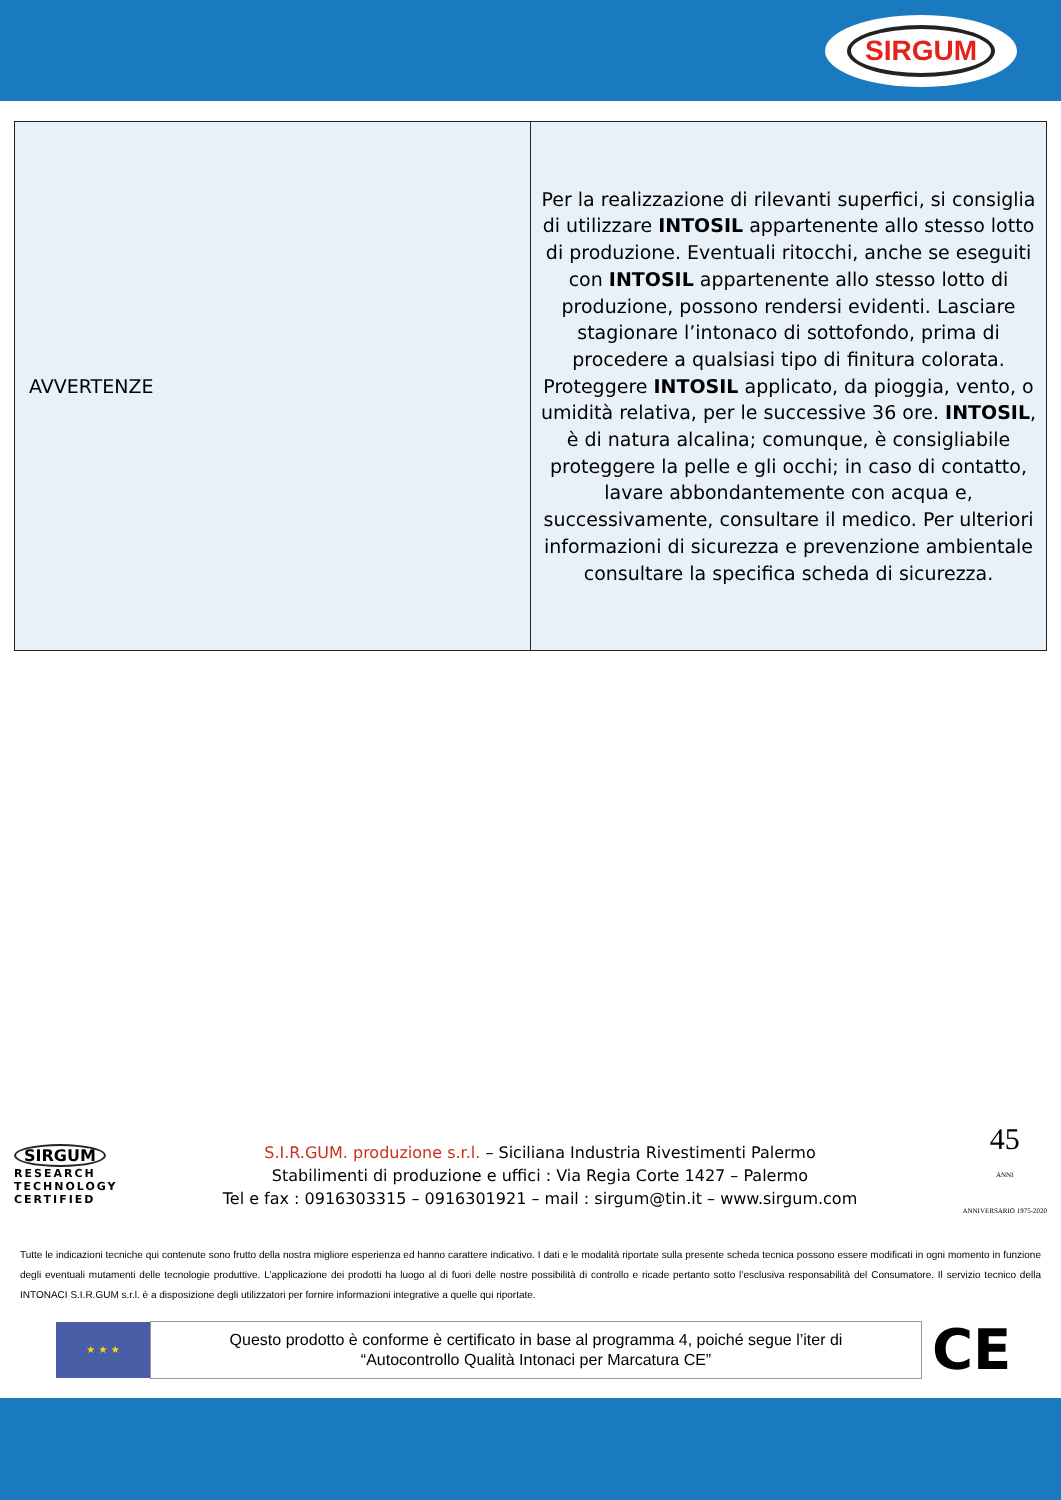SIRGUM
| AVVERTENZE | Per la realizzazione di rilevanti superfici, si consiglia di utilizzare INTOSIL appartenente allo stesso lotto di produzione. Eventuali ritocchi, anche se eseguiti con INTOSIL appartenente allo stesso lotto di produzione, possono rendersi evidenti. Lasciare stagionare l’intonaco di sottofondo, prima di procedere a qualsiasi tipo di finitura colorata. Proteggere INTOSIL applicato, da pioggia, vento, o umidità relativa, per le successive 36 ore. INTOSIL , è di natura alcalina; comunque, è consigliabile proteggere la pelle e gli occhi; in caso di contatto, lavare abbondantemente con acqua e, successivamente, consultare il medico. Per ulteriori informazioni di sicurezza e prevenzione ambientale consultare la specifica scheda di sicurezza. |
SIRGUM
RESEARCH
TECHNOLOGY
CERTIFIED
S.I.R.GUM. produzione s.r.l. – Siciliana Industria Rivestimenti Palermo
Stabilimenti di produzione e uffici : Via Regia Corte 1427 – Palermo
Tel e fax : 0916303315 – 0916301921 – mail : sirgum@tin.it – www.sirgum.com
45
ANNI
ANNIVERSARIO 1975-2020
Tutte le indicazioni tecniche qui contenute sono frutto della nostra migliore esperienza ed hanno carattere indicativo. I dati e le modalità riportate sulla presente scheda tecnica possono essere modificati in ogni momento in funzione degli eventuali mutamenti delle tecnologie produttive. L’applicazione dei prodotti ha luogo al di fuori delle nostre possibilità di controllo e ricade pertanto sotto l’esclusiva responsabilità del Consumatore. Il servizio tecnico della INTONACI S.I.R.GUM s.r.l. è a disposizione degli utilizzatori per fornire informazioni integrative a quelle qui riportate.
★ ★ ★
Questo prodotto è conforme è certificato in base al programma 4, poiché segue l’iter di
“Autocontrollo Qualità Intonaci per Marcatura CE”
CE